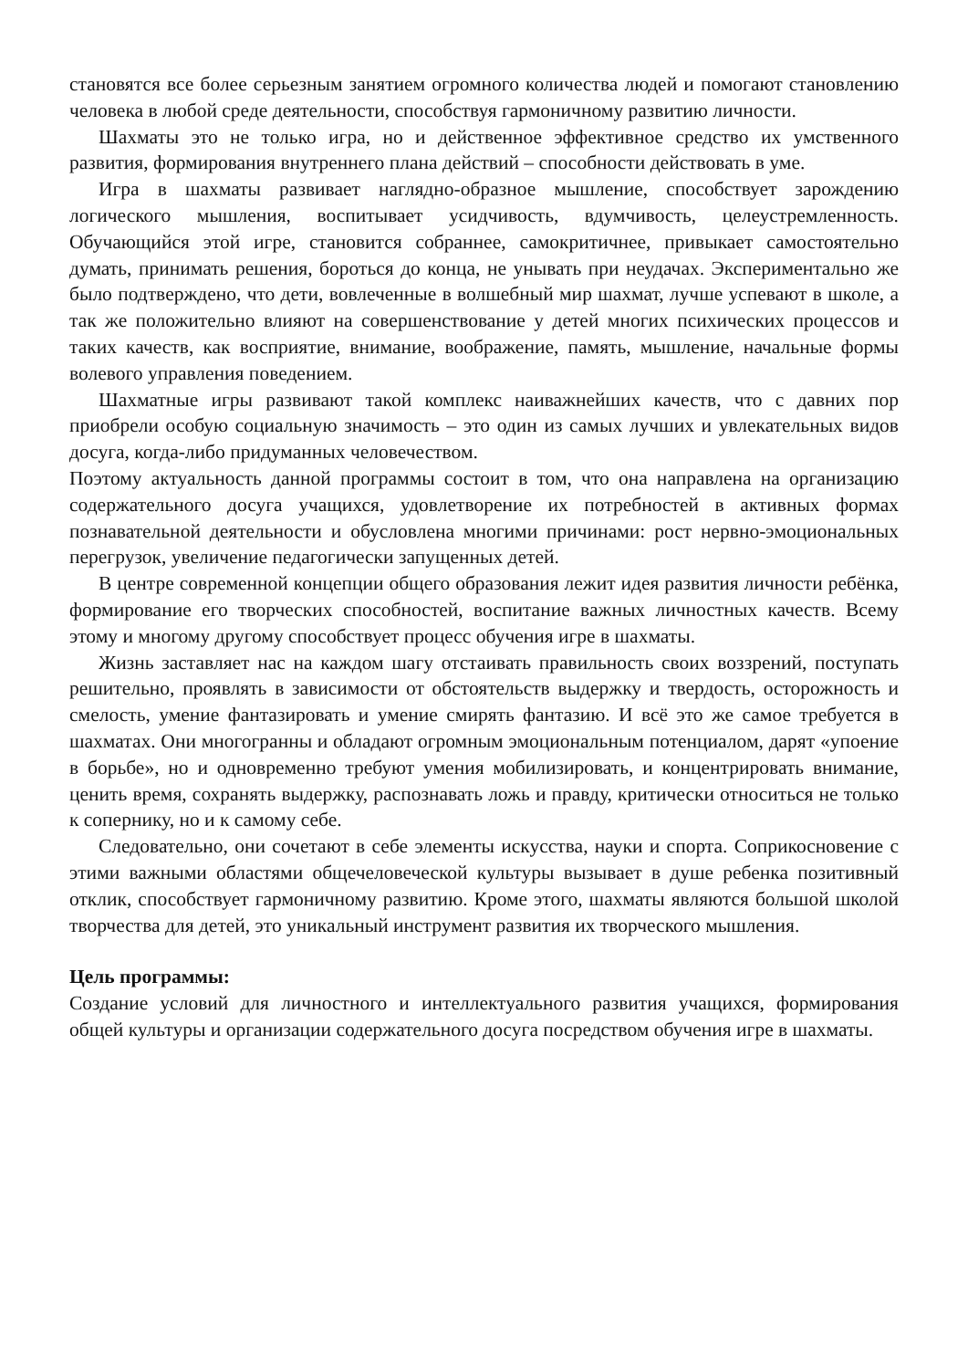становятся все более серьезным занятием огромного количества людей и помогают становлению человека в любой среде деятельности, способствуя гармоничному развитию личности.
Шахматы это не только игра, но и действенное эффективное средство их умственного развития, формирования внутреннего плана действий – способности действовать в уме.
Игра в шахматы развивает наглядно-образное мышление, способствует зарождению логического мышления, воспитывает усидчивость, вдумчивость, целеустремленность. Обучающийся этой игре, становится собраннее, самокритичнее, привыкает самостоятельно думать, принимать решения, бороться до конца, не унывать при неудачах. Экспериментально же было подтверждено, что дети, вовлеченные в волшебный мир шахмат, лучше успевают в школе, а так же положительно влияют на совершенствование у детей многих психических процессов и таких качеств, как восприятие, внимание, воображение, память, мышление, начальные формы волевого управления поведением.
Шахматные игры развивают такой комплекс наиважнейших качеств, что с давних пор приобрели особую социальную значимость – это один из самых лучших и увлекательных видов досуга, когда-либо придуманных человечеством.
Поэтому актуальность данной программы состоит в том, что она направлена на организацию содержательного досуга учащихся, удовлетворение их потребностей в активных формах познавательной деятельности и обусловлена многими причинами: рост нервно-эмоциональных перегрузок, увеличение педагогически запущенных детей.
В центре современной концепции общего образования лежит идея развития личности ребёнка, формирование его творческих способностей, воспитание важных личностных качеств. Всему этому и многому другому способствует процесс обучения игре в шахматы.
Жизнь заставляет нас на каждом шагу отстаивать правильность своих воззрений, поступать решительно, проявлять в зависимости от обстоятельств выдержку и твердость, осторожность и смелость, умение фантазировать и умение смирять фантазию. И всё это же самое требуется в шахматах. Они многогранны и обладают огромным эмоциональным потенциалом, дарят «упоение в борьбе», но и одновременно требуют умения мобилизировать, и концентрировать внимание, ценить время, сохранять выдержку, распознавать ложь и правду, критически относиться не только к сопернику, но и к самому себе.
Следовательно, они сочетают в себе элементы искусства, науки и спорта. Соприкосновение с этими важными областями общечеловеческой культуры вызывает в душе ребенка позитивный отклик, способствует гармоничному развитию. Кроме этого, шахматы являются большой школой творчества для детей, это уникальный инструмент развития их творческого мышления.
Цель программы:
Создание условий для личностного и интеллектуального развития учащихся, формирования общей культуры и организации содержательного досуга посредством обучения игре в шахматы.